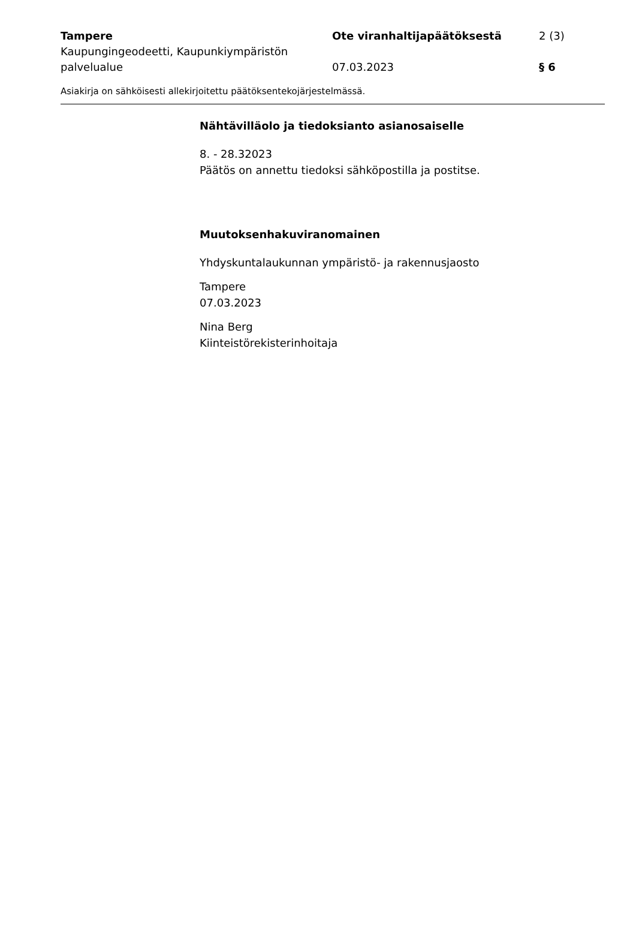Tampere
Kaupungingeodeetti, Kaupunkiympäristön palvelualue
Ote viranhaltijapäätöksestä
07.03.2023
2 (3)
§ 6
Asiakirja on sähköisesti allekirjoitettu päätöksentekojärjestelmässä.
Nähtävilläolo ja tiedoksianto asianosaiselle
8. - 28.32023
Päätös on annettu tiedoksi sähköpostilla ja postitse.
Muutoksenhakuviranomainen
Yhdyskuntalaukunnan ympäristö- ja rakennusjaosto
Tampere
07.03.2023
Nina Berg
Kiinteistörekisterinhoitaja